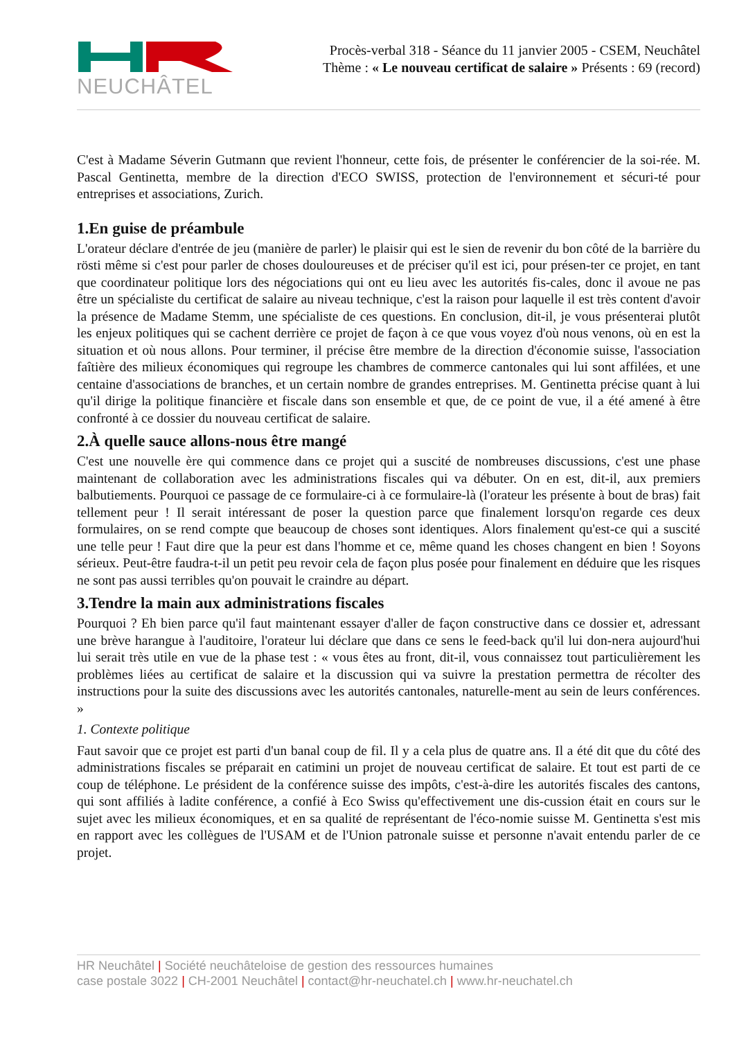NEUCHÂTEL
Procès-verbal 318 - Séance du 11 janvier 2005 - CSEM, Neuchâtel
Thème : « Le nouveau certificat de salaire » Présents : 69 (record)
C'est à Madame Séverin Gutmann que revient l'honneur, cette fois, de présenter le conférencier de la soi-rée. M. Pascal Gentinetta, membre de la direction d'ECO SWISS, protection de l'environnement et sécuri-té pour entreprises et associations, Zurich.
1.En guise de préambule
L'orateur déclare d'entrée de jeu (manière de parler) le plaisir qui est le sien de revenir du bon côté de la barrière du rösti même si c'est pour parler de choses douloureuses et de préciser qu'il est ici, pour présen-ter ce projet, en tant que coordinateur politique lors des négociations qui ont eu lieu avec les autorités fis-cales, donc il avoue ne pas être un spécialiste du certificat de salaire au niveau technique, c'est la raison pour laquelle il est très content d'avoir la présence de Madame Stemm, une spécialiste de ces questions. En conclusion, dit-il, je vous présenterai plutôt les enjeux politiques qui se cachent derrière ce projet de façon à ce que vous voyez d'où nous venons, où en est la situation et où nous allons. Pour terminer, il précise être membre de la direction d'économie suisse, l'association faîtière des milieux économiques qui regroupe les chambres de commerce cantonales qui lui sont affilées, et une centaine d'associations de branches, et un certain nombre de grandes entreprises. M. Gentinetta précise quant à lui qu'il dirige la politique financière et fiscale dans son ensemble et que, de ce point de vue, il a été amené à être confronté à ce dossier du nouveau certificat de salaire.
2.À quelle sauce allons-nous être mangé
C'est une nouvelle ère qui commence dans ce projet qui a suscité de nombreuses discussions, c'est une phase maintenant de collaboration avec les administrations fiscales qui va débuter. On en est, dit-il, aux premiers balbutiements. Pourquoi ce passage de ce formulaire-ci à ce formulaire-là (l'orateur les présente à bout de bras) fait tellement peur ! Il serait intéressant de poser la question parce que finalement lorsqu'on regarde ces deux formulaires, on se rend compte que beaucoup de choses sont identiques. Alors finalement qu'est-ce qui a suscité une telle peur ! Faut dire que la peur est dans l'homme et ce, même quand les choses changent en bien ! Soyons sérieux. Peut-être faudra-t-il un petit peu revoir cela de façon plus posée pour finalement en déduire que les risques ne sont pas aussi terribles qu'on pouvait le craindre au départ.
3.Tendre la main aux administrations fiscales
Pourquoi ? Eh bien parce qu'il faut maintenant essayer d'aller de façon constructive dans ce dossier et, adressant une brève harangue à l'auditoire, l'orateur lui déclare que dans ce sens le feed-back qu'il lui don-nera aujourd'hui lui serait très utile en vue de la phase test : « vous êtes au front, dit-il, vous connaissez tout particulièrement les problèmes liées au certificat de salaire et la discussion qui va suivre la prestation permettra de récolter des instructions pour la suite des discussions avec les autorités cantonales, naturelle-ment au sein de leurs conférences. »
1. Contexte politique
Faut savoir que ce projet est parti d'un banal coup de fil. Il y a cela plus de quatre ans. Il a été dit que du côté des administrations fiscales se préparait en catimini un projet de nouveau certificat de salaire. Et tout est parti de ce coup de téléphone. Le président de la conférence suisse des impôts, c'est-à-dire les autorités fiscales des cantons, qui sont affiliés à ladite conférence, a confié à Eco Swiss qu'effectivement une dis-cussion était en cours sur le sujet avec les milieux économiques, et en sa qualité de représentant de l'éco-nomie suisse M. Gentinetta s'est mis en rapport avec les collègues de l'USAM et de l'Union patronale suisse et personne n'avait entendu parler de ce projet.
HR Neuchâtel | Société neuchâteloise de gestion des ressources humaines
case postale 3022 | CH-2001 Neuchâtel | contact@hr-neuchatel.ch | www.hr-neuchatel.ch